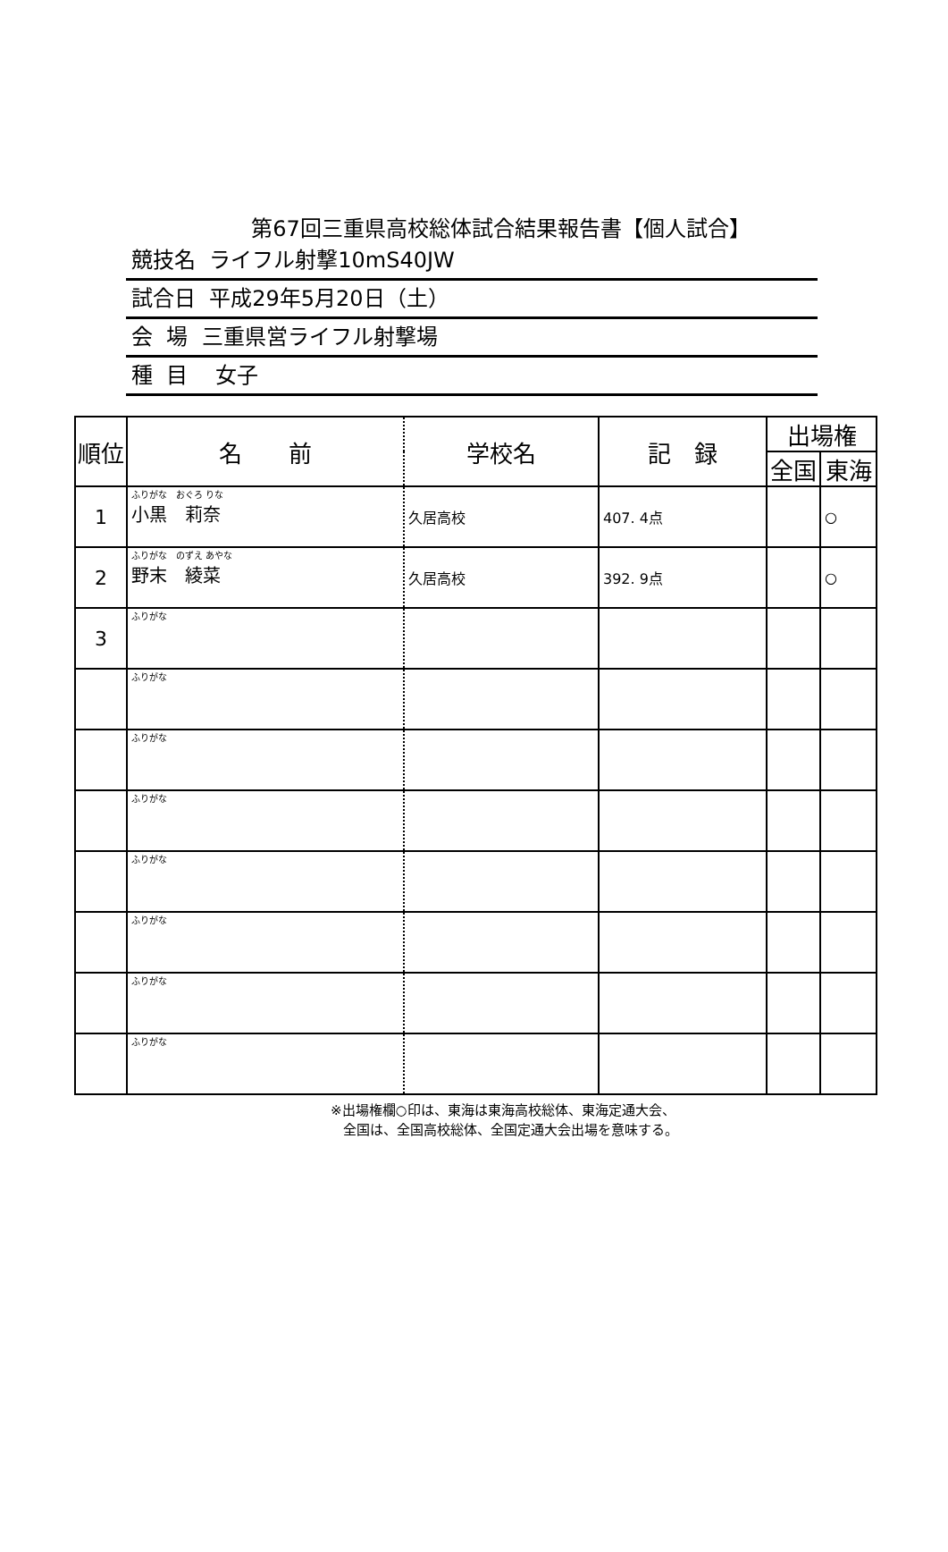第67回三重県高校総体試合結果報告書【個人試合】
競技名 ライフル射撃10mS40JW
試合日 平成29年5月20日（土）
会 場 三重県営ライフル射撃場
種 目 女子
| 順位 | 名 前 | 学校名 | 記 録 | 出場権 | |
| --- | --- | --- | --- | --- | --- |
| | | | | 全国 | 東海 |
| 1 | ふりがな おぐろ りな 小黒 莉奈 | 久居高校 | 407. 4点 | | ○ |
| 2 | ふりがな のずえ あやな 野末 綾菜 | 久居高校 | 392. 9点 | | ○ |
| 3 | ふりがな | | | | |
| | ふりがな | | | | |
| | ふりがな | | | | |
| | ふりがな | | | | |
| | ふりがな | | | | |
| | ふりがな | | | | |
| | ふりがな | | | | |
| | ふりがな | | | | |
※出場権欄○印は、東海は東海高校総体、東海定通大会、
全国は、全国高校総体、全国定通大会出場を意味する。